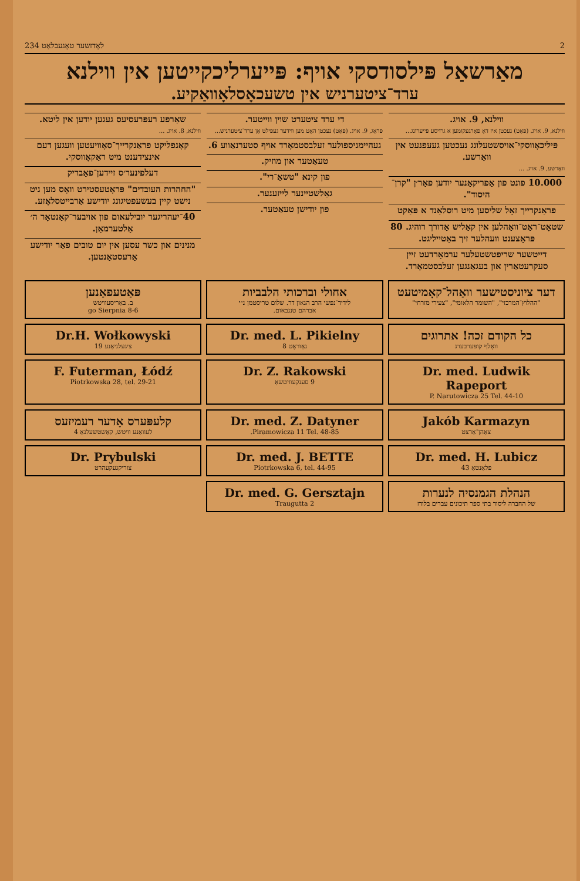2 לאָדזשער טאָגעבלאַט 234
מאַרשאַל פּילסודסקי אויף: פּייערליכקייטען אין ווילנא
ערד־ציטערניש אין טשעכאָסלאָוואַקיע.
ווילנא, 9. אויג.
ווילנא, 9. אויג. (פּאַט) נעכטן איז דאָ פאָרגעקומען א גרויסע פּייערונג...
פּיליכאָווסקי־אויסשטעלונג נעכטען געעפנעט אין וואַרשע.
וואַרשע, 9. אויג. ...
10.000 פונט פון אַפריקאַנער יודען פאַר׳ן "קרן־היסוד".
פראַנקרייך זאָל שליסען מיט רוסלאַנד א פּאַקט
שטאָט־ראַט־וואַהלען אין קאַליש אַדורך רוהיג. 80 פּראָצענט וועהלער זיך באַטייליגט.
דייטשער שריפטשטעלער ערמאָרדעט זיין סעקרעטאַרין און בעגאַנגען זעלבסטמאָרד.
די ערד ציטערט שוין ווייטער.
פּראַג, 9. אויג. (פּאַט) נעכטן האָט מען ווידער געפילט אַן ערד־ציטערניש...
געהיימניספולער זעלבסטמאָרד אויף סטערנאַווע 6.
טעאַטער און מוזיק.
פון קינא "טשאַ־רי".
גאַלשטיינער לייזענער.
פון יודישן טעאַטער.
שאַרפע רעפּרעסיעס געגען יודען אין ליטא.
ווילנא, 8. אויג. ...
קאָנפליקט פראַנקרייך־סאָוויעטען וועגען דעם אינצידענט מיט ראַקאָווסקי.
דעלפינער׳ס זיידען־פאַבריק
"החהרות העובדים" פּראָטעסטירט וואָס מען ניט נישט קיין בעשעפטיגונג יודישע אַרבייטסלאָזע.
40־יעהריגער יובילעאום פון אויבער־קאַנטאָר ה׳ אַלטערמאַן.
מנינים און כשר עסען אין יום טובים פאַר יודישע אַרעסטאַנטען.
דער ציוניסטישער וואַהל־קאָמיטעט
"ההלוץ־המרכזי", "השומר הלאומי", "צעירי מזרחי"
אחולי וברכותי הלבביות
לידיד־נפשי הרב הגאון דר. שלום טריסטמן נ״י
אברהם טננבאום.
פּאַטעפאַנען
ב. באַריסעוויטש
6-go Sierpnia 8
כל הקודם זכה! אתרוגים
וואָלף קופּערבערג
Dr. med. L. Pikielny
נאַוראָט 8
Dr.H. Wołkowyski
ציגעלניאַנע 19
Dr. med. Ludwik Rapeport
P. Narutowicza 25 Tel. 44-10
Dr. Z. Rakowski
9 סענקעוויטשאַ
F. Futerman, Łódź
Piotrkowska 28, tel. 29-21
Jakób Karmazyn
צאָהן־אַרצט
Dr. med. Z. Datyner
Piramowicza 11 Tel. 48-85.
קלעפּערס אָדער רעמיזעס
לעוואַנע וויטש, קאָשטשעלנאַ 4
Dr. med. H. Lubicz
פּלאַנטאַ 43
Dr. med. J. BETTE
Piotrkowska 6, tel. 44-95
Dr. Prybulski
צוריקגעקעהרט
הנהלת הגמנסיה לנערות
של החברה ליסוד בתי ספר תיכונים עברים בלודז
Dr. med. G. Gersztajn
Traugutta 2